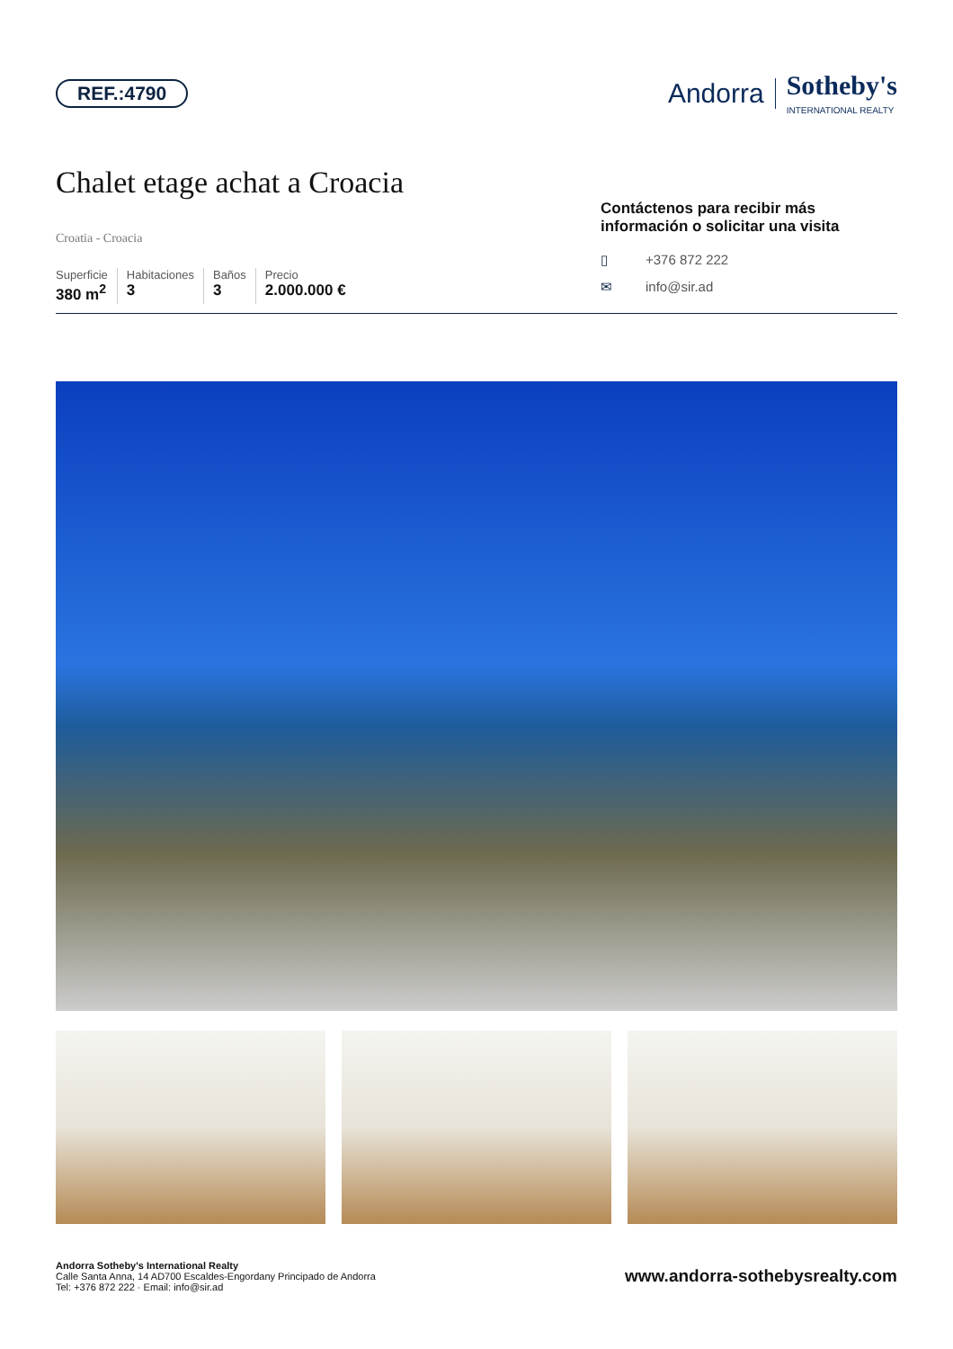REF.:4790
Andorra Sotheby's
INTERNATIONAL REALTY
Chalet etage achat a Croacia
Croatia - Croacia
Superficie
380 m<sup>2</sup>
Habitaciones
3
Baños
3
Precio
2.000.000 €
Contáctenos para recibir más información o solicitar una visita
▯ +376 872 222
✉ info@sir.ad
Andorra Sotheby's International Realty
Calle Santa Anna, 14 AD700 Escaldes-Engordany Principado de Andorra
Tel: +376 872 222 · Email: info@sir.ad
www.andorra-sothebysrealty.com